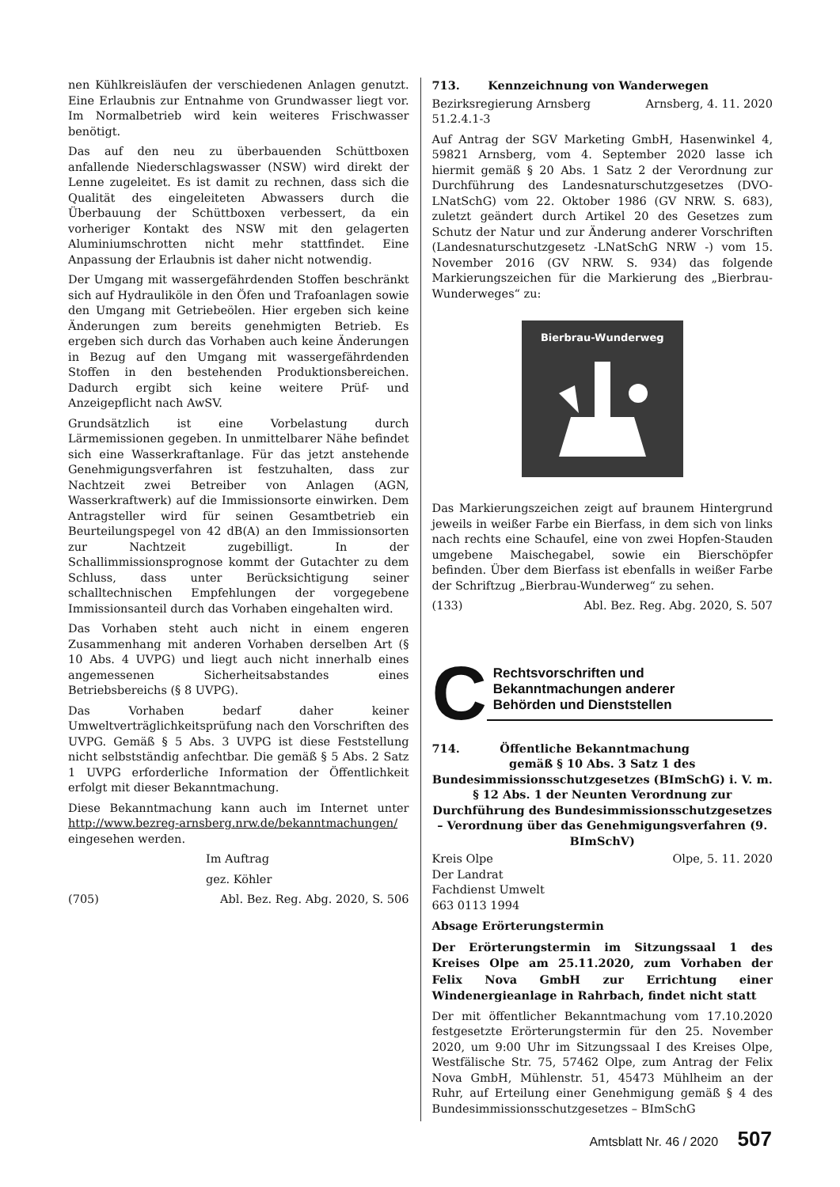nen Kühlkreisläufen der verschiedenen Anlagen genutzt. Eine Erlaubnis zur Entnahme von Grundwasser liegt vor. Im Normalbetrieb wird kein weiteres Frischwasser benötigt.
Das auf den neu zu überbauenden Schüttboxen anfallende Niederschlagswasser (NSW) wird direkt der Lenne zugeleitet. Es ist damit zu rechnen, dass sich die Qualität des eingeleiteten Abwassers durch die Überbauung der Schüttboxen verbessert, da ein vorheriger Kontakt des NSW mit den gelagerten Aluminiumschrotten nicht mehr stattfindet. Eine Anpassung der Erlaubnis ist daher nicht notwendig.
Der Umgang mit wassergefährdenden Stoffen beschränkt sich auf Hydrauliköle in den Öfen und Trafoanlagen sowie den Umgang mit Getriebeölen. Hier ergeben sich keine Änderungen zum bereits genehmigten Betrieb. Es ergeben sich durch das Vorhaben auch keine Änderungen in Bezug auf den Umgang mit wassergefährdenden Stoffen in den bestehenden Produktionsbereichen. Dadurch ergibt sich keine weitere Prüf- und Anzeigepflicht nach AwSV.
Grundsätzlich ist eine Vorbelastung durch Lärmemissionen gegeben. In unmittelbarer Nähe befindet sich eine Wasserkraftanlage. Für das jetzt anstehende Genehmigungsverfahren ist festzuhalten, dass zur Nachtzeit zwei Betreiber von Anlagen (AGN, Wasserkraftwerk) auf die Immissionsorte einwirken. Dem Antragsteller wird für seinen Gesamtbetrieb ein Beurteilungspegel von 42 dB(A) an den Immissionsorten zur Nachtzeit zugebilligt. In der Schallimmissionsprognose kommt der Gutachter zu dem Schluss, dass unter Berücksichtigung seiner schalltechnischen Empfehlungen der vorgegebene Immissionsanteil durch das Vorhaben eingehalten wird.
Das Vorhaben steht auch nicht in einem engeren Zusammenhang mit anderen Vorhaben derselben Art (§ 10 Abs. 4 UVPG) und liegt auch nicht innerhalb eines angemessenen Sicherheitsabstandes eines Betriebsbereichs (§ 8 UVPG).
Das Vorhaben bedarf daher keiner Umweltverträglichkeitsprüfung nach den Vorschriften des UVPG. Gemäß § 5 Abs. 3 UVPG ist diese Feststellung nicht selbstständig anfechtbar. Die gemäß § 5 Abs. 2 Satz 1 UVPG erforderliche Information der Öffentlichkeit erfolgt mit dieser Bekanntmachung.
Diese Bekanntmachung kann auch im Internet unter http://www.bezreg-arnsberg.nrw.de/bekanntmachungen/ eingesehen werden.
Im Auftrag
gez. Köhler
(705) Abl. Bez. Reg. Abg. 2020, S. 506
713. Kennzeichnung von Wanderwegen
Bezirksregierung Arnsberg Arnsberg, 4. 11. 2020
51.2.4.1-3
Auf Antrag der SGV Marketing GmbH, Hasenwinkel 4, 59821 Arnsberg, vom 4. September 2020 lasse ich hiermit gemäß § 20 Abs. 1 Satz 2 der Verordnung zur Durchführung des Landesnaturschutzgesetzes (DVO-LNatSchG) vom 22. Oktober 1986 (GV NRW. S. 683), zuletzt geändert durch Artikel 20 des Gesetzes zum Schutz der Natur und zur Änderung anderer Vorschriften (Landesnaturschutzgesetz -LNatSchG NRW -) vom 15. November 2016 (GV NRW. S. 934) das folgende Markierungszeichen für die Markierung des „Bierbrau-Wunderweges“ zu:
Bierbrau-Wunderweg
Das Markierungszeichen zeigt auf braunem Hintergrund jeweils in weißer Farbe ein Bierfass, in dem sich von links nach rechts eine Schaufel, eine von zwei Hopfen-Stauden umgebene Maischegabel, sowie ein Bierschöpfer befinden. Über dem Bierfass ist ebenfalls in weißer Farbe der Schriftzug „Bierbrau-Wunderweg“ zu sehen.
(133) Abl. Bez. Reg. Abg. 2020, S. 507
C
Rechtsvorschriften und
Bekanntmachungen anderer
Behörden und Dienststellen
714. Öffentliche Bekanntmachung
gemäß § 10 Abs. 3 Satz 1 des Bundesimmissionsschutzgesetzes (BImSchG) i. V. m. § 12 Abs. 1 der Neunten Verordnung zur Durchführung des Bundesimmissionsschutzgesetzes – Verordnung über das Genehmigungsverfahren (9. BImSchV)
Kreis Olpe Olpe, 5. 11. 2020
Der Landrat
Fachdienst Umwelt
663 0113 1994
Absage Erörterungstermin
Der Erörterungstermin im Sitzungssaal 1 des Kreises Olpe am 25.11.2020, zum Vorhaben der Felix Nova GmbH zur Errichtung einer Windenergieanlage in Rahrbach, findet nicht statt
Der mit öffentlicher Bekanntmachung vom 17.10.2020 festgesetzte Erörterungstermin für den 25. November 2020, um 9:00 Uhr im Sitzungssaal I des Kreises Olpe, Westfälische Str. 75, 57462 Olpe, zum Antrag der Felix Nova GmbH, Mühlenstr. 51, 45473 Mühlheim an der Ruhr, auf Erteilung einer Genehmigung gemäß § 4 des Bundesimmissionsschutzgesetzes – BImSchG
Amtsblatt Nr. 46 / 2020 507